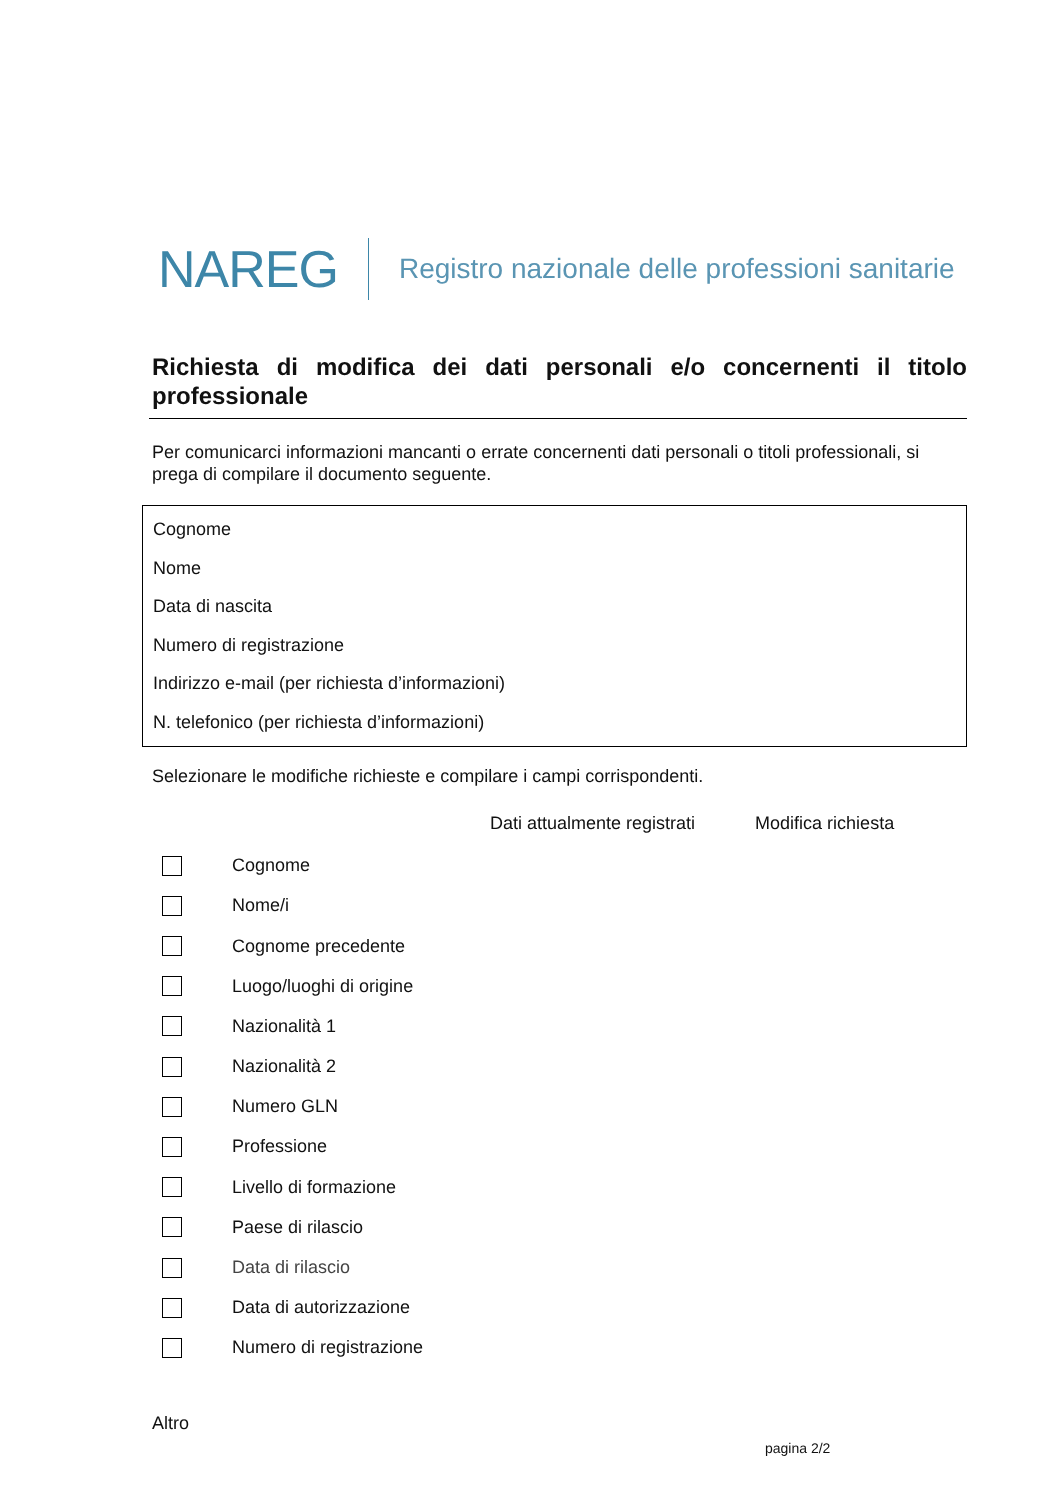NAREG Registro nazionale delle professioni sanitarie
Richiesta di modifica dei dati personali e/o concernenti il titolo professionale
Per comunicarci informazioni mancanti o errate concernenti dati personali o titoli professionali, si prega di compilare il documento seguente.
Cognome
Nome
Data di nascita
Numero di registrazione
Indirizzo e-mail (per richiesta d’informazioni)
N. telefonico (per richiesta d’informazioni)
Selezionare le modifiche richieste e compilare i campi corrispondenti.
Dati attualmente registrati Modifica richiesta
Cognome
Nome/i
Cognome precedente
Luogo/luoghi di origine
Nazionalità 1
Nazionalità 2
Numero GLN
Professione
Livello di formazione
Paese di rilascio
Data di rilascio
Data di autorizzazione
Numero di registrazione
Altro
pagina 2/2